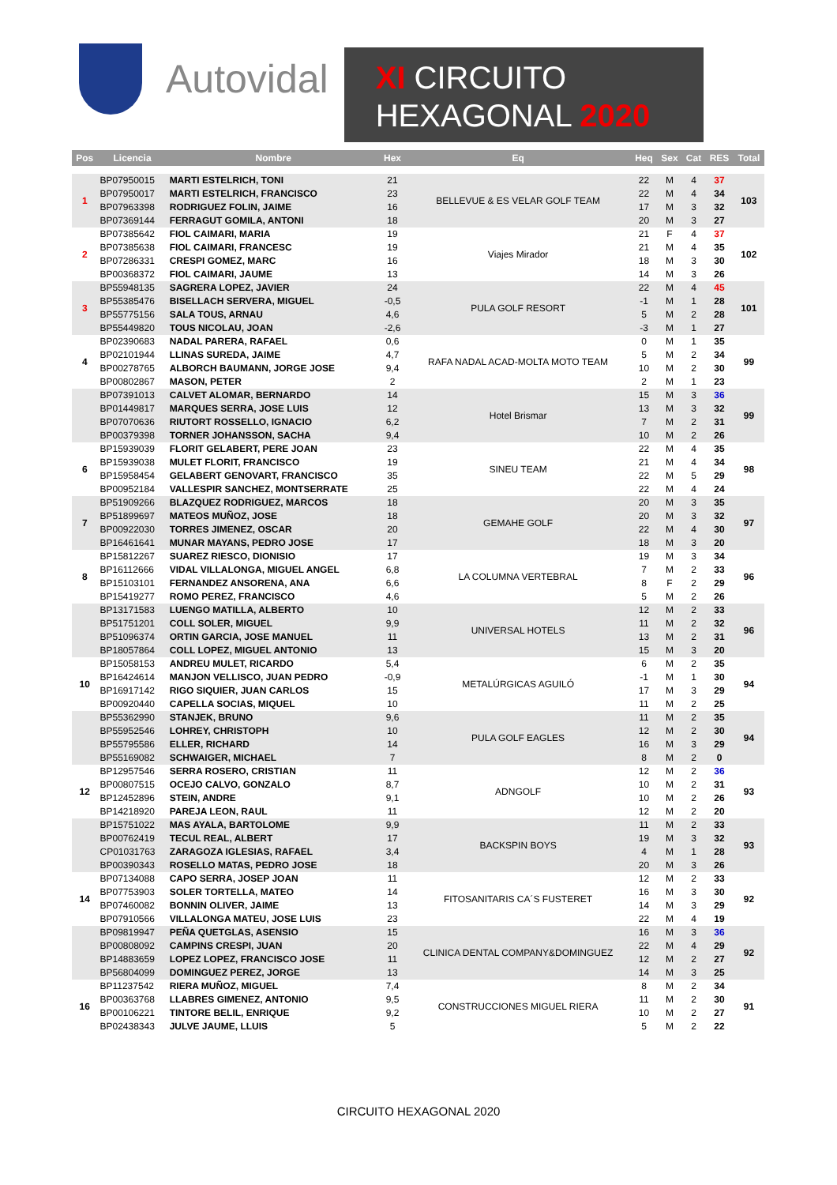Autovidal
XI CIRCUITO
HEXAGONAL 2020
| Pos | Licencia | Nombre | Hex | Eq | Heq | Sex | Cat | RES | Total |
| --- | --- | --- | --- | --- | --- | --- | --- | --- | --- |
| 1 | BP07950015 | MARTI ESTELRICH, TONI | 21 | BELLEVUE & ES VELAR GOLF TEAM | 22 | M | 4 | 37 | 103 |
| | BP07950017 | MARTI ESTELRICH, FRANCISCO | 23 | | 22 | M | 4 | 34 | |
| | BP07963398 | RODRIGUEZ FOLIN, JAIME | 16 | | 17 | M | 3 | 32 | |
| | BP07369144 | FERRAGUT GOMILA, ANTONI | 18 | | 20 | M | 3 | 27 | |
| 2 | BP07385642 | FIOL CAIMARI, MARIA | 19 | Viajes Mirador | 21 | F | 4 | 37 | 102 |
| | BP07385638 | FIOL CAIMARI, FRANCESC | 19 | | 21 | M | 4 | 35 | |
| | BP07286331 | CRESPI GOMEZ, MARC | 16 | | 18 | M | 3 | 30 | |
| | BP00368372 | FIOL CAIMARI, JAUME | 13 | | 14 | M | 3 | 26 | |
| 3 | BP55948135 | SAGRERA LOPEZ, JAVIER | 24 | PULA GOLF RESORT | 22 | M | 4 | 45 | 101 |
| | BP55385476 | BISELLACH SERVERA, MIGUEL | -0,5 | | -1 | M | 1 | 28 | |
| | BP55775156 | SALA TOUS, ARNAU | 4,6 | | 5 | M | 2 | 28 | |
| | BP55449820 | TOUS NICOLAU, JOAN | -2,6 | | -3 | M | 1 | 27 | |
| 4 | BP02390683 | NADAL PARERA, RAFAEL | 0,6 | RAFA NADAL ACAD-MOLTA MOTO TEAM | 0 | M | 1 | 35 | 99 |
| | BP02101944 | LLINAS SUREDA, JAIME | 4,7 | | 5 | M | 2 | 34 | |
| | BP00278765 | ALBORCH BAUMANN, JORGE JOSE | 9,4 | | 10 | M | 2 | 30 | |
| | BP00802867 | MASON, PETER | 2 | | 2 | M | 1 | 23 | |
| | BP07391013 | CALVET ALOMAR, BERNARDO | 14 | Hotel Brismar | 15 | M | 3 | 36 | 99 |
| | BP01449817 | MARQUES SERRA, JOSE LUIS | 12 | | 13 | M | 3 | 32 | |
| | BP07070636 | RIUTORT ROSSELLO, IGNACIO | 6,2 | | 7 | M | 2 | 31 | |
| | BP00379398 | TORNER JOHANSSON, SACHA | 9,4 | | 10 | M | 2 | 26 | |
| 6 | BP15939039 | FLORIT GELABERT, PERE JOAN | 23 | SINEU TEAM | 22 | M | 4 | 35 | 98 |
| | BP15939038 | MULET FLORIT, FRANCISCO | 19 | | 21 | M | 4 | 34 | |
| | BP15958454 | GELABERT GENOVART, FRANCISCO | 35 | | 22 | M | 5 | 29 | |
| | BP00952184 | VALLESPIR SANCHEZ, MONTSERRATE | 25 | | 22 | M | 4 | 24 | |
| 7 | BP51909266 | BLAZQUEZ RODRIGUEZ, MARCOS | 18 | GEMAHE GOLF | 20 | M | 3 | 35 | 97 |
| | BP51899697 | MATEOS MUÑOZ, JOSE | 18 | | 20 | M | 3 | 32 | |
| | BP00922030 | TORRES JIMENEZ, OSCAR | 20 | | 22 | M | 4 | 30 | |
| | BP16461641 | MUNAR MAYANS, PEDRO JOSE | 17 | | 18 | M | 3 | 20 | |
| 8 | BP15812267 | SUAREZ RIESCO, DIONISIO | 17 | LA COLUMNA VERTEBRAL | 19 | M | 3 | 34 | 96 |
| | BP16112666 | VIDAL VILLALONGA, MIGUEL ANGEL | 6,8 | | 7 | M | 2 | 33 | |
| | BP15103101 | FERNANDEZ ANSORENA, ANA | 6,6 | | 8 | F | 2 | 29 | |
| | BP15419277 | ROMO PEREZ, FRANCISCO | 4,6 | | 5 | M | 2 | 26 | |
| | BP13171583 | LUENGO MATILLA, ALBERTO | 10 | UNIVERSAL HOTELS | 12 | M | 2 | 33 | 96 |
| | BP51751201 | COLL SOLER, MIGUEL | 9,9 | | 11 | M | 2 | 32 | |
| | BP51096374 | ORTIN GARCIA, JOSE MANUEL | 11 | | 13 | M | 2 | 31 | |
| | BP18057864 | COLL LOPEZ, MIGUEL ANTONIO | 13 | | 15 | M | 3 | 20 | |
| 10 | BP15058153 | ANDREU MULET, RICARDO | 5,4 | METALÚRGICAS AGUILÓ | 6 | M | 2 | 35 | 94 |
| | BP16424614 | MANJON VELLISCO, JUAN PEDRO | -0,9 | | -1 | M | 1 | 30 | |
| | BP16917142 | RIGO SIQUIER, JUAN CARLOS | 15 | | 17 | M | 3 | 29 | |
| | BP00920440 | CAPELLA SOCIAS, MIQUEL | 10 | | 11 | M | 2 | 25 | |
| | BP55362990 | STANJEK, BRUNO | 9,6 | PULA GOLF EAGLES | 11 | M | 2 | 35 | 94 |
| | BP55952546 | LOHREY, CHRISTOPH | 10 | | 12 | M | 2 | 30 | |
| | BP55795586 | ELLER, RICHARD | 14 | | 16 | M | 3 | 29 | |
| | BP55169082 | SCHWAIGER, MICHAEL | 7 | | 8 | M | 2 | 0 | |
| 12 | BP12957546 | SERRA ROSERO, CRISTIAN | 11 | ADNGOLF | 12 | M | 2 | 36 | 93 |
| | BP00807515 | OCEJO CALVO, GONZALO | 8,7 | | 10 | M | 2 | 31 | |
| | BP12452896 | STEIN, ANDRE | 9,1 | | 10 | M | 2 | 26 | |
| | BP14218920 | PAREJA LEON, RAUL | 11 | | 12 | M | 2 | 20 | |
| | BP15751022 | MAS AYALA, BARTOLOME | 9,9 | BACKSPIN BOYS | 11 | M | 2 | 33 | 93 |
| | BP00762419 | TECUL REAL, ALBERT | 17 | | 19 | M | 3 | 32 | |
| | CP01031763 | ZARAGOZA IGLESIAS, RAFAEL | 3,4 | | 4 | M | 1 | 28 | |
| | BP00390343 | ROSELLO MATAS, PEDRO JOSE | 18 | | 20 | M | 3 | 26 | |
| 14 | BP07134088 | CAPO SERRA, JOSEP JOAN | 11 | FITOSANITARIS CA´S FUSTERET | 12 | M | 2 | 33 | 92 |
| | BP07753903 | SOLER TORTELLA, MATEO | 14 | | 16 | M | 3 | 30 | |
| | BP07460082 | BONNIN OLIVER, JAIME | 13 | | 14 | M | 3 | 29 | |
| | BP07910566 | VILLALONGA MATEU, JOSE LUIS | 23 | | 22 | M | 4 | 19 | |
| | BP09819947 | PEÑA QUETGLAS, ASENSIO | 15 | CLINICA DENTAL COMPANY&DOMINGUEZ | 16 | M | 3 | 36 | 92 |
| | BP00808092 | CAMPINS CRESPI, JUAN | 20 | | 22 | M | 4 | 29 | |
| | BP14883659 | LOPEZ LOPEZ, FRANCISCO JOSE | 11 | | 12 | M | 2 | 27 | |
| | BP56804099 | DOMINGUEZ PEREZ, JORGE | 13 | | 14 | M | 3 | 25 | |
| 16 | BP11237542 | RIERA MUÑOZ, MIGUEL | 7,4 | CONSTRUCCIONES MIGUEL RIERA | 8 | M | 2 | 34 | 91 |
| | BP00363768 | LLABRES GIMENEZ, ANTONIO | 9,5 | | 11 | M | 2 | 30 | |
| | BP00106221 | TINTORE BELIL, ENRIQUE | 9,2 | | 10 | M | 2 | 27 | |
| | BP02438343 | JULVE JAUME, LLUIS | 5 | | 5 | M | 2 | 22 | |
CIRCUITO HEXAGONAL 2020